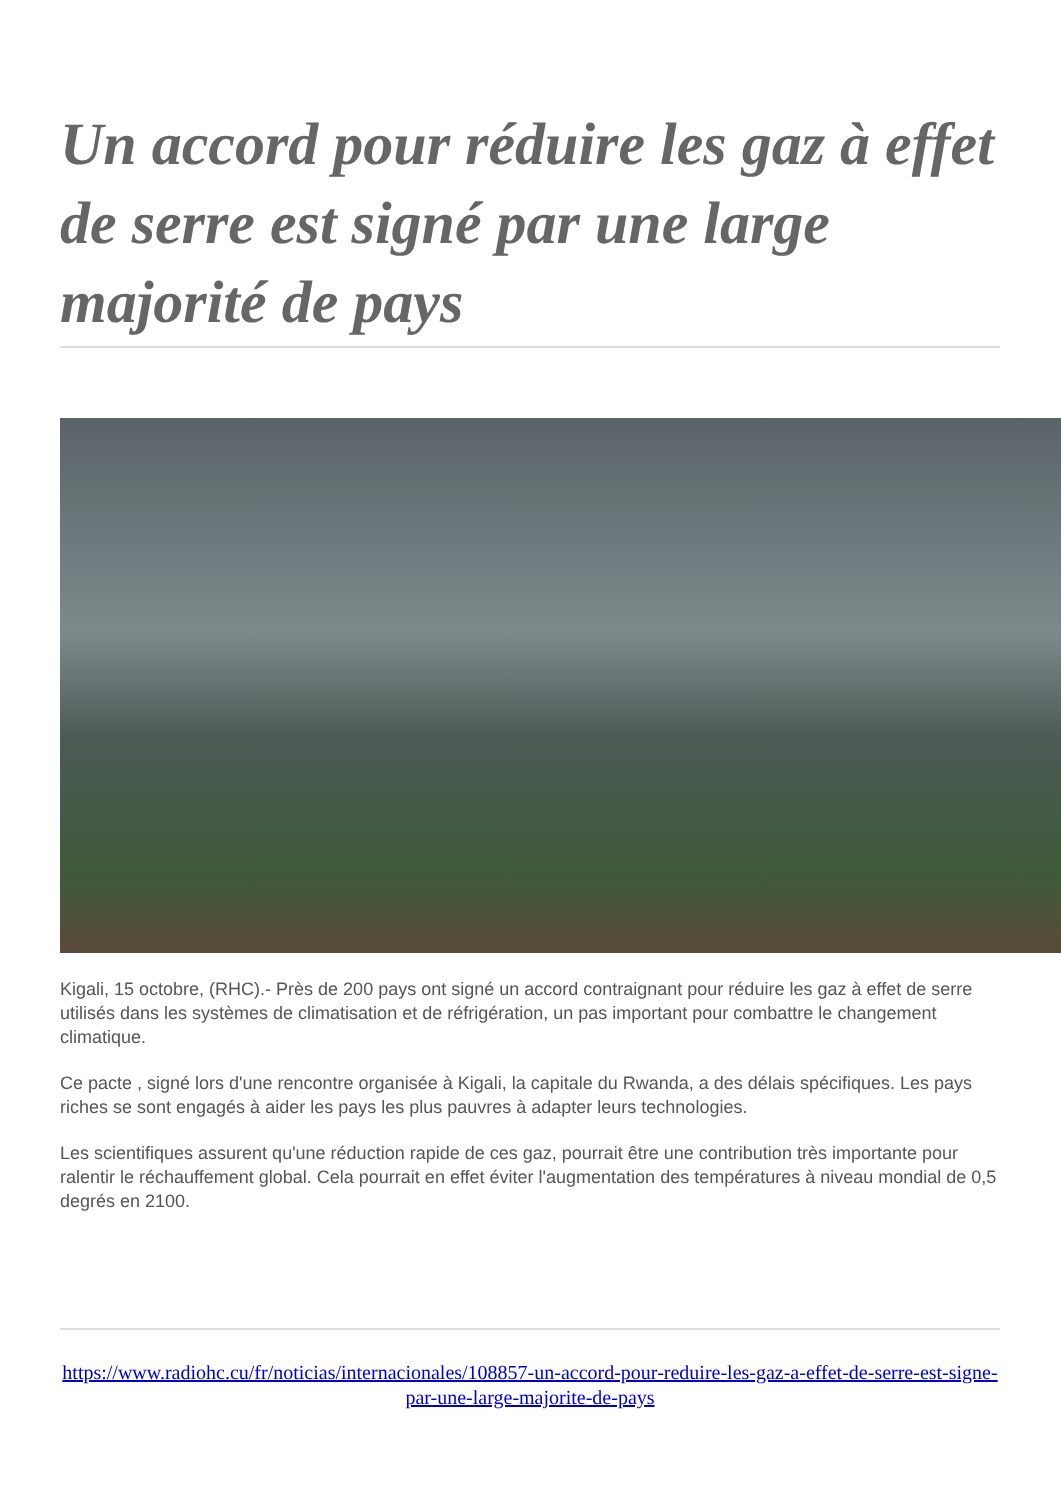Un accord pour réduire les gaz à effet de serre est signé par une large majorité de pays
Kigali, 15 octobre, (RHC).- Près de 200 pays ont signé un accord contraignant pour réduire les gaz à effet de serre utilisés dans les systèmes de climatisation et de réfrigération, un pas important pour combattre le changement climatique.
Ce pacte , signé lors d'une rencontre organisée à Kigali, la capitale du Rwanda, a des délais spécifiques. Les pays riches se sont engagés à aider les pays les plus pauvres à adapter leurs technologies.
Les scientifiques assurent qu'une réduction rapide de ces gaz, pourrait être une contribution très importante pour ralentir le réchauffement global. Cela pourrait en effet éviter l'augmentation des températures à niveau mondial de 0,5 degrés en 2100.
https://www.radiohc.cu/fr/noticias/internacionales/108857-un-accord-pour-reduire-les-gaz-a-effet-de-serre-est-signe-par-une-large-majorite-de-pays